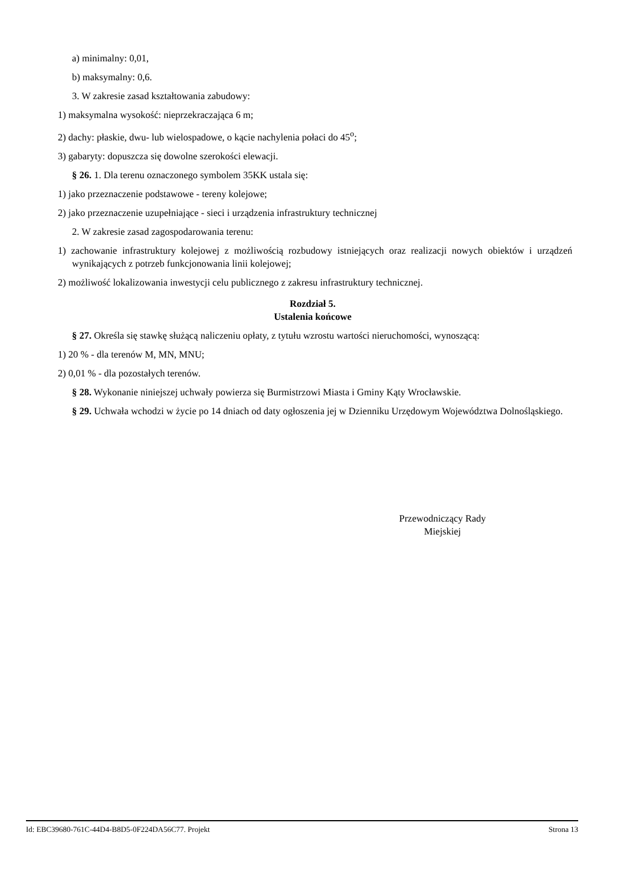a) minimalny: 0,01,
b) maksymalny: 0,6.
3. W zakresie zasad kształtowania zabudowy:
1) maksymalna wysokość: nieprzekraczająca 6 m;
2) dachy: płaskie, dwu- lub wielospadowe, o kącie nachylenia połaci do 45<sup>o</sup>;
3) gabaryty: dopuszcza się dowolne szerokości elewacji.
§ 26. 1. Dla terenu oznaczonego symbolem 35KK ustala się:
1) jako przeznaczenie podstawowe - tereny kolejowe;
2) jako przeznaczenie uzupełniające - sieci i urządzenia infrastruktury technicznej
2. W zakresie zasad zagospodarowania terenu:
1) zachowanie infrastruktury kolejowej z możliwością rozbudowy istniejących oraz realizacji nowych obiektów i urządzeń wynikających z potrzeb funkcjonowania linii kolejowej;
2) możliwość lokalizowania inwestycji celu publicznego z zakresu infrastruktury technicznej.
Rozdział 5.
Ustalenia końcowe
§ 27. Określa się stawkę służącą naliczeniu opłaty, z tytułu wzrostu wartości nieruchomości, wynoszącą:
1) 20 % - dla terenów M, MN, MNU;
2) 0,01 % - dla pozostałych terenów.
§ 28. Wykonanie niniejszej uchwały powierza się Burmistrzowi Miasta i Gminy Kąty Wrocławskie.
§ 29. Uchwała wchodzi w życie po 14 dniach od daty ogłoszenia jej w Dzienniku Urzędowym Województwa Dolnośląskiego.
Przewodniczący Rady Miejskiej
Id: EBC39680-761C-44D4-B8D5-0F224DA56C77. Projekt Strona 13